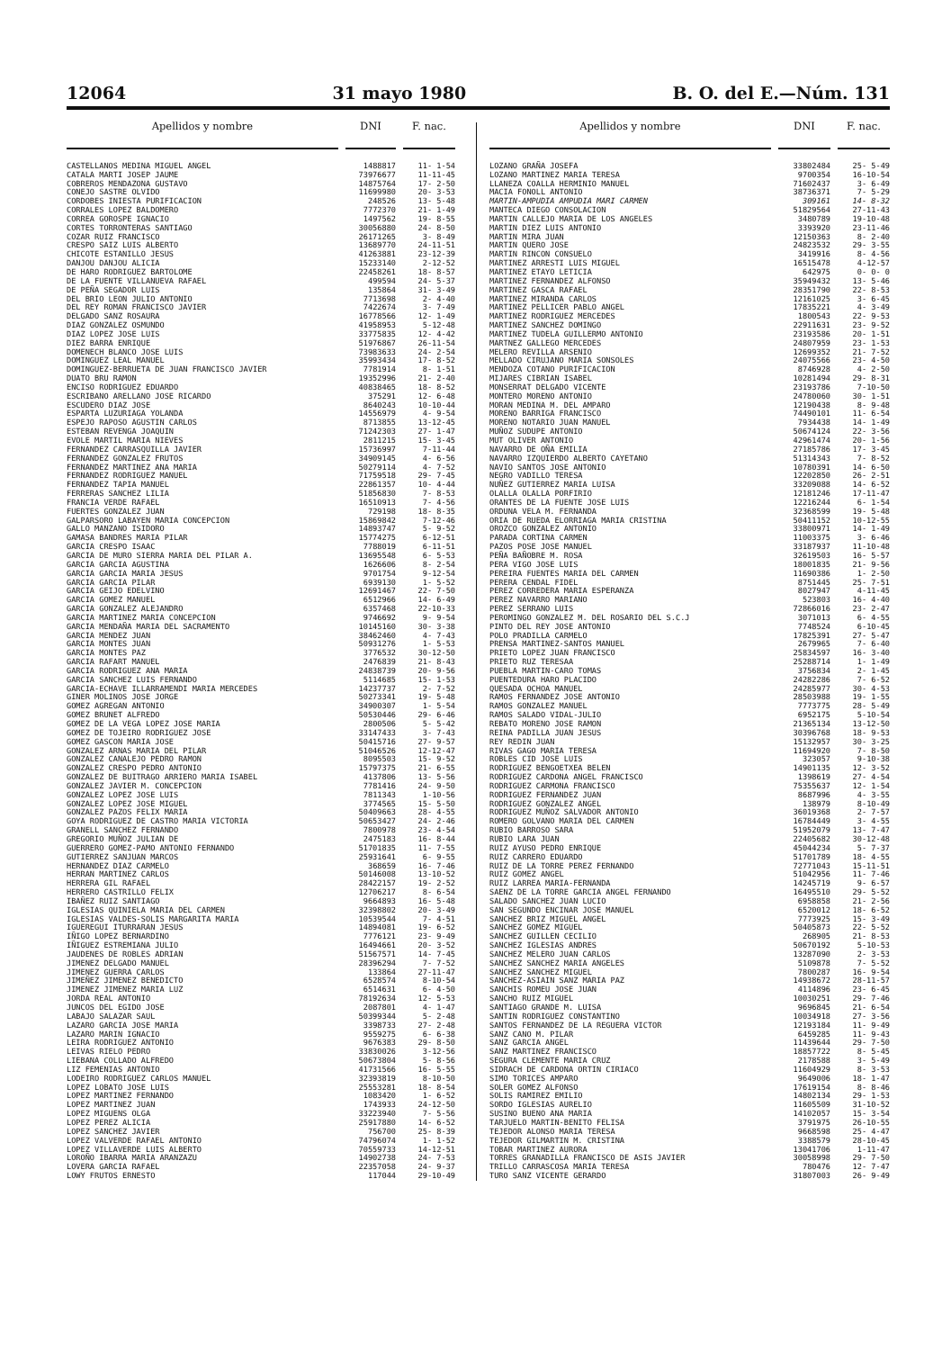12064 31 mayo 1980 B. O. del E.—Núm. 131
| Apellidos y nombre | | DNI | | F. nac. |
| --- | --- | --- | --- | --- |
| CASTELLANOS MEDINA MIGUEL ANGEL | | 1488817 | | 11- 1-54 |
| CATALA MARTI JOSEP JAUME | | 73976677 | | 11-11-45 |
| COBREROS MENDAZONA GUSTAVO | | 14875764 | | 17- 2-50 |
| CONEJO SASTRE OLVIDO | | 11699980 | | 20- 3-53 |
| CORDOBES INIESTA PURIFICACION | | 248526 | | 13- 5-48 |
| CORRALES LOPEZ BALDOMERO | | 7772370 | | 21- 1-49 |
| CORREA GOROSPE IGNACIO | | 1497562 | | 19- 8-55 |
| CORTES TORRONTERAS SANTIAGO | | 30056880 | | 24- 8-50 |
| COZAR RUIZ FRANCISCO | | 26171265 | | 3- 8-49 |
| CRESPO SAIZ LUIS ALBERTO | | 13689770 | | 24-11-51 |
| CHICOTE ESTANILLO JESUS | | 41263881 | | 23-12-39 |
| DANJOU DANJOU ALICIA | | 15233140 | | 2-12-52 |
| DE HARO RODRIGUEZ BARTOLOME | | 22458261 | | 18- 8-57 |
| DE LA FUENTE VILLANUEVA RAFAEL | | 499594 | | 24- 5-37 |
| DE PEÑA SEGADOR LUIS | | 135864 | | 31- 3-49 |
| DEL BRIO LEON JULIO ANTONIO | | 7713698 | | 2- 4-40 |
| DEL REY ROMAN FRANCISCO JAVIER | | 7422674 | | 3- 7-49 |
| DELGADO SANZ ROSAURA | | 16778566 | | 12- 1-49 |
| DIAZ GONZALEZ OSMUNDO | | 41958953 | | 5-12-48 |
| DIAZ LOPEZ JOSE LUIS | | 33775835 | | 12- 4-42 |
| DIEZ BARRA ENRIQUE | | 51976867 | | 26-11-54 |
| DOMENECH BLANCO JOSE LUIS | | 73983633 | | 24- 2-54 |
| DOMINGUEZ LEAL MANUEL | | 35993434 | | 17- 8-52 |
| DOMINGUEZ-BERRUETA DE JUAN FRANCISCO JAVIER | | 7781914 | | 8- 1-51 |
| DUATO BRU RAMON | | 19352996 | | 21- 2-40 |
| ENCISO RODRIGUEZ EDUARDO | | 40838465 | | 18- 8-52 |
| ESCRIBANO ARELLANO JOSE RICARDO | | 375291 | | 12- 6-48 |
| ESCUDERO DIAZ JOSE | | 8640243 | | 10-10-44 |
| ESPARTA LUZURIAGA YOLANDA | | 14556979 | | 4- 9-54 |
| ESPEJO RAPOSO AGUSTIN CARLOS | | 8713855 | | 13-12-45 |
| ESTEBAN REVENGA JOAQUIN | | 71242303 | | 27- 1-47 |
| EVOLE MARTIL MARIA NIEVES | | 2811215 | | 15- 3-45 |
| FERNANDEZ CARRASQUILLA JAVIER | | 15736997 | | 7-11-44 |
| FERNANDEZ GONZALEZ FRUTOS | | 34909145 | | 4- 6-56 |
| FERNANDEZ MARTINEZ ANA MARIA | | 50279114 | | 4- 7-52 |
| FERNANDEZ RODRIGUEZ MANUEL | | 71759518 | | 29- 7-45 |
| FERNANDEZ TAPIA MANUEL | | 22861357 | | 10- 4-44 |
| FERRERAS SANCHEZ LILIA | | 51856830 | | 7- 8-53 |
| FRANCIA VERDE RAFAEL | | 16510913 | | 7- 4-56 |
| FUERTES GONZALEZ JUAN | | 729198 | | 18- 8-35 |
| GALPARSORO LABAYEN MARIA CONCEPCION | | 15869842 | | 7-12-46 |
| GALLO MANZANO ISIDORO | | 14893747 | | 5- 9-52 |
| GAMASA BANDRES MARIA PILAR | | 15774275 | | 6-12-51 |
| GARCIA CRESPO ISAAC | | 7788019 | | 6-11-51 |
| GARCIA DE MURO SIERRA MARIA DEL PILAR A. | | 13695548 | | 6- 5-53 |
| GARCIA GARCIA AGUSTINA | | 1626606 | | 8- 2-54 |
| GARCIA GARCIA MARIA JESUS | | 9701754 | | 9-12-54 |
| GARCIA GARCIA PILAR | | 6939130 | | 1- 5-52 |
| GARCIA GEIJO EDELVINO | | 12691467 | | 22- 7-50 |
| GARCIA GOMEZ MANUEL | | 6512966 | | 14- 6-49 |
| GARCIA GONZALEZ ALEJANDRO | | 6357468 | | 22-10-33 |
| GARCIA MARTINEZ MARIA CONCEPCION | | 9746692 | | 9- 9-54 |
| GARCIA MENDAÑA MARIA DEL SACRAMENTO | | 10145160 | | 30- 3-38 |
| GARCIA MENDEZ JUAN | | 38462460 | | 4- 7-43 |
| GARCIA MONTES JUAN | | 50931276 | | 1- 5-53 |
| GARCIA MONTES PAZ | | 3776532 | | 30-12-50 |
| GARCIA RAFART MANUEL | | 2476839 | | 21- 8-43 |
| GARCIA RODRIGUEZ ANA MARIA | | 24838739 | | 20- 9-56 |
| GARCIA SANCHEZ LUIS FERNANDO | | 5114685 | | 15- 1-53 |
| GARCIA-ECHAVE ILLARRAMENDI MARIA MERCEDES | | 14237737 | | 2- 7-52 |
| GINER MOLINOS JOSE JORGE | | 50273341 | | 19- 5-48 |
| GOMEZ AGREGAN ANTONIO | | 34900307 | | 1- 5-54 |
| GOMEZ BRUNET ALFREDO | | 50530446 | | 29- 6-46 |
| GOMEZ DE LA VEGA LOPEZ JOSE MARIA | | 2800506 | | 5- 5-42 |
| GOMEZ DE TOJEIRO RODRIGUEZ JOSE | | 33147433 | | 3- 7-43 |
| GOMEZ GASCON MARIA JOSE | | 50415716 | | 27- 9-57 |
| GONZALEZ ARNAS MARIA DEL PILAR | | 51046526 | | 12-12-47 |
| GONZALEZ CANALEJO PEDRO RAMON | | 8095503 | | 15- 9-52 |
| GONZALEZ CRESPO PEDRO ANTONIO | | 15797375 | | 21- 6-55 |
| GONZALEZ DE BUITRAGO ARRIERO MARIA ISABEL | | 4137806 | | 13- 5-56 |
| GONZALEZ JAVIER M. CONCEPCION | | 7781416 | | 24- 9-50 |
| GONZALEZ LOPEZ JOSE LUIS | | 7811343 | | 1-10-56 |
| GONZALEZ LOPEZ JOSE MIGUEL | | 3774565 | | 15- 5-50 |
| GONZALEZ PAZOS FELIX MARIA | | 50409663 | | 28- 4-55 |
| GOYA RODRIGUEZ DE CASTRO MARIA VICTORIA | | 50653427 | | 24- 2-46 |
| GRANELL SANCHEZ FERNANDO | | 7800978 | | 23- 4-54 |
| GREGORIO MUÑOZ JULIAN DE | | 2475183 | | 16- 8-44 |
| GUERRERO GOMEZ-PAMO ANTONIO FERNANDO | | 51701835 | | 11- 7-55 |
| GUTIERREZ SANJUAN MARCOS | | 25931641 | | 6- 9-55 |
| HERNANDEZ DIAZ CARMELO | | 368659 | | 16- 7-46 |
| HERRAN MARTINEZ CARLOS | | 50146008 | | 13-10-52 |
| HERRERA GIL RAFAEL | | 28422157 | | 19- 2-52 |
| HERRERO CASTRILLO FELIX | | 12706217 | | 8- 6-54 |
| IBAÑEZ RUIZ SANTIAGO | | 9664893 | | 16- 5-48 |
| IGLESIAS QUINIELA MARIA DEL CARMEN | | 32398802 | | 20- 3-49 |
| IGLESIAS VALDES-SOLIS MARGARITA MARIA | | 10539544 | | 7- 4-51 |
| IGUEREGUI ITURRARAN JESUS | | 14894081 | | 19- 6-52 |
| IÑIGO LOPEZ BERNARDINO | | 7776121 | | 23- 9-49 |
| IÑIGUEZ ESTREMIANA JULIO | | 16494661 | | 20- 3-52 |
| JAUDENES DE ROBLES ADRIAN | | 51567571 | | 14- 7-45 |
| JIMENEZ DELGADO MANUEL | | 28396294 | | 7- 7-52 |
| JIMENEZ GUERRA CARLOS | | 133864 | | 27-11-47 |
| JIMEÑEZ JIMENEZ BENEDICTO | | 6528574 | | 8-10-54 |
| JIMENEZ JIMENEZ MARIA LUZ | | 6514631 | | 6- 4-50 |
| JORDA REAL ANTONIO | | 78192634 | | 12- 5-53 |
| JUNCOS DEL EGIDO JOSE | | 2087801 | | 4- 1-47 |
| LABAJO SALAZAR SAUL | | 50399344 | | 5- 2-48 |
| LAZARO GARCIA JOSE MARIA | | 3398733 | | 27- 2-48 |
| LAZARO MARIN IGNACIO | | 9559275 | | 6- 6-38 |
| LEIRA RODRIGUEZ ANTONIO | | 9676383 | | 29- 8-50 |
| LEIVAS RIELO PEDRO | | 33830026 | | 3-12-56 |
| LIEBANA COLLADO ALFREDO | | 50673804 | | 5- 8-56 |
| LIZ FEMENIAS ANTONIO | | 41731566 | | 16- 5-55 |
| LODEIRO RODRIGUEZ CARLOS MANUEL | | 32393819 | | 8-10-50 |
| LOPEZ LOBATO JOSE LUIS | | 25553281 | | 18- 8-54 |
| LOPEZ MARTINEZ FERNANDO | | 1083420 | | 1- 6-52 |
| LOPEZ MARTINEZ JUAN | | 1743933 | | 24-12-50 |
| LOPEZ MIGUENS OLGA | | 33223940 | | 7- 5-56 |
| LOPEZ PEREZ ALICIA | | 25917880 | | 14- 6-52 |
| LOPEZ SANCHEZ JAVIER | | 756700 | | 25- 8-39 |
| LOPEZ VALVERDE RAFAEL ANTONIO | | 74796074 | | 1- 1-52 |
| LOPEZ VILLAVERDE LUIS ALBERTO | | 70559733 | | 14-12-51 |
| LOROÑO IBARRA MARIA ARANZAZU | | 14902738 | | 24- 7-53 |
| LOVERA GARCIA RAFAEL | | 22357058 | | 24- 9-37 |
| LOWY FRUTOS ERNESTO | | 117044 | | 29-10-49 |
| Apellidos y nombre | | DNI | | F. nac. |
| --- | --- | --- | --- | --- |
| LOZANO GRAÑA JOSEFA | | 33802484 | | 25- 5-49 |
| LOZANO MARTINEZ MARIA TERESA | | 9700354 | | 16-10-54 |
| LLANEZA COALLA HERMINIO MANUEL | | 71602437 | | 3- 6-49 |
| MACIA FONOLL ANTONIO | | 38736371 | | 7- 5-29 |
| MARTIN-AMPUDIA AMPUDIA MARI CARMEN | | 309161 | | 14- 8-32 |
| MANTECA DIEGO CONSOLACION | | 51829564 | | 27-11-43 |
| MARTIN CALLEJO MARIA DE LOS ANGELES | | 3480789 | | 19-10-48 |
| MARTIN DIEZ LUIS ANTONIO | | 3393920 | | 23-11-46 |
| MARTIN MIRA JUAN | | 12150363 | | 8- 2-40 |
| MARTIN QUERO JOSE | | 24823532 | | 29- 3-55 |
| MARTIN RINCON CONSUELO | | 3419916 | | 8- 4-56 |
| MARTINEZ ARRESTI LUIS MIGUEL | | 16515478 | | 4-12-57 |
| MARTINEZ ETAYO LETICIA | | 642975 | | 0- 0- 0 |
| MARTINEZ FERNANDEZ ALFONSO | | 35949432 | | 13- 5-46 |
| MARTINEZ GASCA RAFAEL | | 28351790 | | 22- 8-53 |
| MARTINEZ MIRANDA CARLOS | | 12161025 | | 3- 6-45 |
| MARTINEZ PELLICER PABLO ANGEL | | 17835221 | | 4- 3-49 |
| MARTINEZ RODRIGUEZ MERCEDES | | 1800543 | | 22- 9-53 |
| MARTINEZ SANCHEZ DOMINGO | | 22911631 | | 23- 9-52 |
| MARTINEZ TUDELA GUILLERMO ANTONIO | | 23193586 | | 20- 1-51 |
| MARTNEZ GALLEGO MERCEDES | | 24807959 | | 23- 1-53 |
| MELERO REVILLA ARSENIO | | 12699352 | | 21- 7-52 |
| MELLADO CIRUJANO MARIA SONSOLES | | 24075566 | | 23- 4-50 |
| MENDOZA COTANO PURIFICACION | | 8746928 | | 4- 2-50 |
| MIJARES CIBRIAN ISABEL | | 10281494 | | 29- 8-31 |
| MONSERRAT DELGADO VICENTE | | 23193786 | | 7-10-50 |
| MONTERO MORENO ANTONIO | | 24780060 | | 30- 1-51 |
| MORAN MEDINA M. DEL AMPARO | | 12190438 | | 8- 9-48 |
| MORENO BARRIGA FRANCISCO | | 74490101 | | 11- 6-54 |
| MORENO NOTARIO JUAN MANUEL | | 7934438 | | 14- 1-49 |
| MUÑOZ SUDUPE ANTONIO | | 50674124 | | 22- 3-56 |
| MUT OLIVER ANTONIO | | 42961474 | | 20- 1-56 |
| NAVARRO DE OÑA EMILIA | | 27185786 | | 17- 3-45 |
| NAVARRO IZQUIERDO ALBERTO CAYETANO | | 51314343 | | 7- 8-52 |
| NAVIO SANTOS JOSE ANTONIO | | 10780391 | | 14- 6-50 |
| NEGRO VADILLO TERESA | | 12202850 | | 26- 2-51 |
| NUÑEZ GUTIERREZ MARIA LUISA | | 33209088 | | 14- 6-52 |
| OLALLA OLALLA PORFIRIO | | 12181246 | | 17-11-47 |
| ORANTES DE LA FUENTE JOSE LUIS | | 12216244 | | 6- 1-54 |
| ORDUNA VELA M. FERNANDA | | 32368599 | | 19- 5-48 |
| ORIA DE RUEDA ELORRIAGA MARIA CRISTINA | | 50411152 | | 10-12-55 |
| OROZCO GONZALEZ ANTONIO | | 33800971 | | 14- 1-49 |
| PARADA CORTINA CARMEN | | 11003375 | | 3- 6-46 |
| PAZOS POSE JOSE MANUEL | | 33187937 | | 11-10-48 |
| PEÑA BAÑOBRE M. ROSA | | 32619503 | | 16- 5-57 |
| PERA VIGO JOSE LUIS | | 18001835 | | 21- 9-56 |
| PEREIRA FUENTES MARIA DEL CARMEN | | 11690386 | | 1- 2-50 |
| PERERA CENDAL FIDEL | | 8751445 | | 25- 7-51 |
| PEREZ CORREDERA MARIA ESPERANZA | | 8027947 | | 4-11-45 |
| PEREZ NAVARRO MARIANO | | 523803 | | 16- 4-40 |
| PEREZ SERRANO LUIS | | 72866016 | | 23- 2-47 |
| PEROMINGO GONZALEZ M. DEL ROSARIO DEL S.C.J | | 3071013 | | 6- 4-55 |
| PINTO DEL REY JOSE ANTONIO | | 7748524 | | 6-10-45 |
| POLO PRADILLA CARMELO | | 17825391 | | 27- 5-47 |
| PRENSA MARTINEZ-SANTOS MANUEL | | 2679965 | | 7- 6-40 |
| PRIETO LOPEZ JUAN FRANCISCO | | 25834597 | | 16- 3-40 |
| PRIETO RUZ TERESAA | | 25288714 | | 1- 1-49 |
| PUEBLA MARTIN-CARO TOMAS | | 3756834 | | 2- 1-45 |
| PUENTEDURA HARO PLACIDO | | 24282286 | | 7- 6-52 |
| QUESADA OCHOA MANUEL | | 24285977 | | 30- 4-53 |
| RAMOS FERNANDEZ JOSE ANTONIO | | 28503988 | | 19- 1-55 |
| RAMOS GONZALEZ MANUEL | | 7773775 | | 28- 5-49 |
| RAMOS SALADO VIDAL-JULIO | | 6952175 | | 5-10-54 |
| REBATO MORENO JOSE RAMON | | 21365134 | | 13-12-50 |
| REINA PADILLA JUAN JESUS | | 30396768 | | 18- 9-53 |
| REY REDIN JUAN | | 15132957 | | 30- 3-25 |
| RIVAS GAGO MARIA TERESA | | 11694920 | | 7- 8-50 |
| ROBLES CID JOSE LUIS | | 323057 | | 9-10-38 |
| RODRIGUEZ BENGOETXEA BELEN | | 14901135 | | 12- 3-52 |
| RODRIGUEZ CARDONA ANGEL FRANCISCO | | 1398619 | | 27- 4-54 |
| RODRIGUEZ CARMONA FRANCISCO | | 75355637 | | 12- 1-54 |
| RODRIGUEZ FERNANDEZ JUAN | | 8687996 | | 4- 3-55 |
| RODRIGUEZ GONZALEZ ANGEL | | 138979 | | 8-10-49 |
| RODRIGUEZ MUÑOZ SALVADOR ANTONIO | | 36019368 | | 2- 7-57 |
| ROMERO GOLVANO MARIA DEL CARMEN | | 16784449 | | 3- 4-55 |
| RUBIO BARROSO SARA | | 51952079 | | 13- 7-47 |
| RUBIO LARA JUAN | | 22405682 | | 30-12-48 |
| RUIZ AYUSO PEDRO ENRIQUE | | 45044234 | | 5- 7-37 |
| RUIZ CARRERO EDUARDO | | 51701789 | | 18- 4-55 |
| RUIZ DE LA TORRE PEREZ FERNANDO | | 72771043 | | 15-11-51 |
| RUIZ GOMEZ ANGEL | | 51042956 | | 11- 7-46 |
| RUIZ LARREA MARIA-FERNANDA | | 14245719 | | 9- 6-57 |
| SAENZ DE LA TORRE GARCIA ANGEL FERNANDO | | 16495510 | | 29- 5-52 |
| SALADO SANCHEZ JUAN LUCIO | | 6958858 | | 21- 2-56 |
| SAN SEGUNDO ENCINAR JOSE MANUEL | | 6520012 | | 18- 6-52 |
| SANCHEZ BRIZ MIGUEL ANGEL | | 7773925 | | 15- 3-49 |
| SANCHEZ GOMEZ MIGUEL | | 50405873 | | 22- 5-52 |
| SANCHEZ GUILLEN CECILIO | | 268905 | | 21- 8-53 |
| SANCHEZ IGLESIAS ANDRES | | 50670192 | | 5-10-53 |
| SANCHEZ MELERO JUAN CARLOS | | 13287090 | | 2- 3-53 |
| SANCHEZ SANCHEZ MARIA ANGELES | | 5109878 | | 7- 5-52 |
| SANCHEZ SANCHEZ MIGUEL | | 7800287 | | 16- 9-54 |
| SANCHEZ-ASIAIN SANZ MARIA PAZ | | 14938672 | | 28-11-57 |
| SANCHIS ROMEU JOSE JUAN | | 4114896 | | 23- 6-45 |
| SANCHO RUIZ MIGUEL | | 10030251 | | 29- 7-46 |
| SANTIAGO GRANDE M. LUISA | | 9696845 | | 21- 6-54 |
| SANTIN RODRIGUEZ CONSTANTINO | | 10034918 | | 27- 3-56 |
| SANTOS FERNANDEZ DE LA REGUERA VICTOR | | 12193184 | | 11- 9-49 |
| SANZ CANO M. PILAR | | 6459285 | | 11- 9-43 |
| SANZ GARCIA ANGEL | | 11439644 | | 29- 7-50 |
| SANZ MARTINEZ FRANCISCO | | 18857722 | | 8- 5-45 |
| SEGURA CLEMENTE MARIA CRUZ | | 2178588 | | 3- 5-49 |
| SIDRACH DE CARDONA ORTIN CIRIACO | | 11604929 | | 8- 3-53 |
| SIMO TORICES AMPARO | | 9649006 | | 18- 1-47 |
| SOLER GOMEZ ALFONSO | | 17619154 | | 8- 8-46 |
| SOLIS RAMIREZ EMILIO | | 14802134 | | 29- 1-53 |
| SORDO IGLESIAS AURELIO | | 11605509 | | 31-10-52 |
| SUSINO BUENO ANA MARIA | | 14102057 | | 15- 3-54 |
| TARJUELO MARTIN-BENITO FELISA | | 3791975 | | 26-10-55 |
| TEJEDOR ALONSO MARIA TERESA | | 9668598 | | 25- 4-47 |
| TEJEDOR GILMARTIN M. CRISTINA | | 3388579 | | 28-10-45 |
| TOBAR MARTINEZ AURORA | | 13041706 | | 1-11-47 |
| TORRES GRANADILLA FRANCISCO DE ASIS JAVIER | | 30058998 | | 29- 7-50 |
| TRILLO CARRASCOSA MARIA TERESA | | 780476 | | 12- 7-47 |
| TURO SANZ VICENTE GERARDO | | 31807003 | | 26- 9-49 |